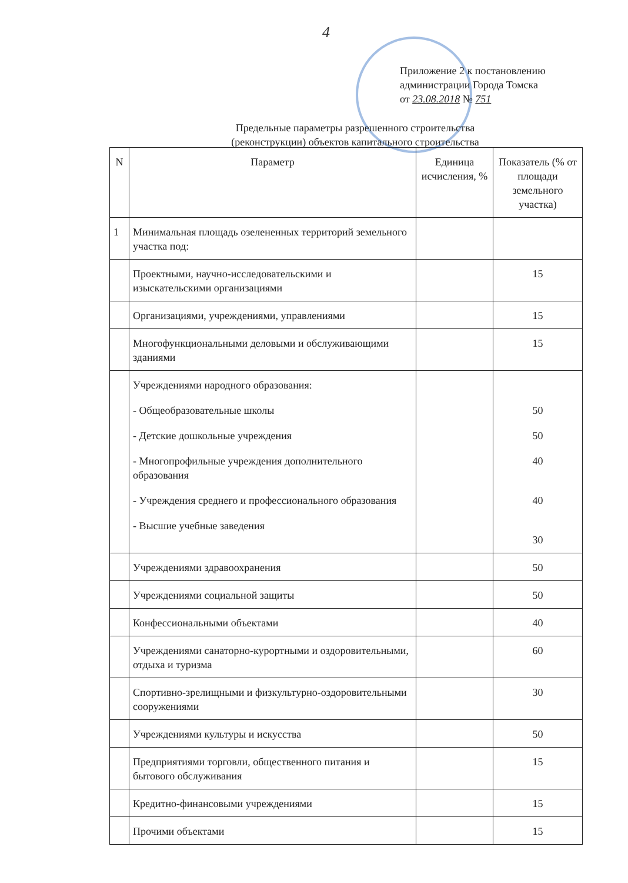4
Приложение 2 к постановлению
администрации Города Томска
от 23.08.2018 № 751
Предельные параметры разрешенного строительства
(реконструкции) объектов капитального строительства
| N | Параметр | Единица исчисления, % | Показатель (% от площади земельного участка) |
| --- | --- | --- | --- |
| 1 | Минимальная площадь озелененных территорий земельного участка под: | | |
| | Проектными, научно-исследовательскими и изыскательскими организациями | | 15 |
| | Организациями, учреждениями, управлениями | | 15 |
| | Многофункциональными деловыми и обслуживающими зданиями | | 15 |
| | Учреждениями народного образования: - Общеобразовательные школы - Детские дошкольные учреждения - Многопрофильные учреждения дополнительного образования - Учреждения среднего и профессионального образования - Высшие учебные заведения | | 50 50 40 40 30 |
| | Учреждениями здравоохранения | | 50 |
| | Учреждениями социальной защиты | | 50 |
| | Конфессиональными объектами | | 40 |
| | Учреждениями санаторно-курортными и оздоровительными, отдыха и туризма | | 60 |
| | Спортивно-зрелищными и физкультурно-оздоровительными сооружениями | | 30 |
| | Учреждениями культуры и искусства | | 50 |
| | Предприятиями торговли, общественного питания и бытового обслуживания | | 15 |
| | Кредитно-финансовыми учреждениями | | 15 |
| | Прочими объектами | | 15 |